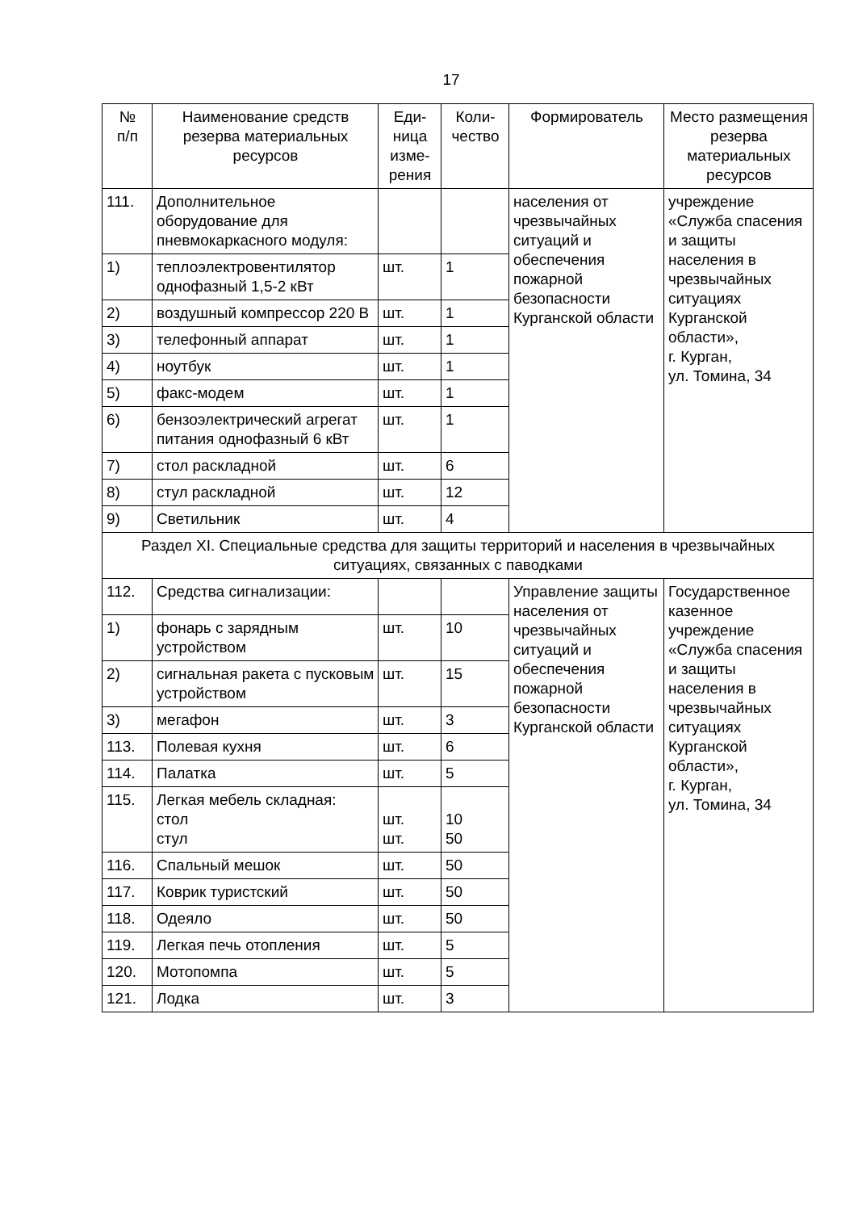17
| № п/п | Наименование средств резерва материальных ресурсов | Еди- ница изме- рения | Коли- чество | Формирователь | Место размещения резерва материальных ресурсов |
| --- | --- | --- | --- | --- | --- |
| 111. | Дополнительное оборудование для пневмокаркасного модуля: | | | населения от чрезвычайных ситуаций и обеспечения пожарной безопасности Курганской области | учреждение «Служба спасения и защиты населения в чрезвычайных ситуациях Курганской области», г. Курган, ул. Томина, 34 |
| 1) | теплоэлектровентилятор однофазный 1,5-2 кВт | шт. | 1 | | |
| 2) | воздушный компрессор 220 В | шт. | 1 | | |
| 3) | телефонный аппарат | шт. | 1 | | |
| 4) | ноутбук | шт. | 1 | | |
| 5) | факс-модем | шт. | 1 | | |
| 6) | бензоэлектрический агрегат питания однофазный 6 кВт | шт. | 1 | | |
| 7) | стол раскладной | шт. | 6 | | |
| 8) | стул раскладной | шт. | 12 | | |
| 9) | Светильник | шт. | 4 | | |
| Раздел XI. Специальные средства для защиты территорий и населения в чрезвычайных ситуациях, связанных с паводками | | | | | |
| 112. | Средства сигнализации: | | | Управление защиты населения от чрезвычайных ситуаций и обеспечения пожарной безопасности Курганской области | Государственное казенное учреждение «Служба спасения и защиты населения в чрезвычайных ситуациях Курганской области», г. Курган, ул. Томина, 34 |
| 1) | фонарь с зарядным устройством | шт. | 10 | | |
| 2) | сигнальная ракета с пусковым устройством | шт. | 15 | | |
| 3) | мегафон | шт. | 3 | | |
| 113. | Полевая кухня | шт. | 6 | | |
| 114. | Палатка | шт. | 5 | | |
| 115. | Легкая мебель складная: стол стул | шт. шт. | 10 50 | | |
| 116. | Спальный мешок | шт. | 50 | | |
| 117. | Коврик туристский | шт. | 50 | | |
| 118. | Одеяло | шт. | 50 | | |
| 119. | Легкая печь отопления | шт. | 5 | | |
| 120. | Мотопомпа | шт. | 5 | | |
| 121. | Лодка | шт. | 3 | | |